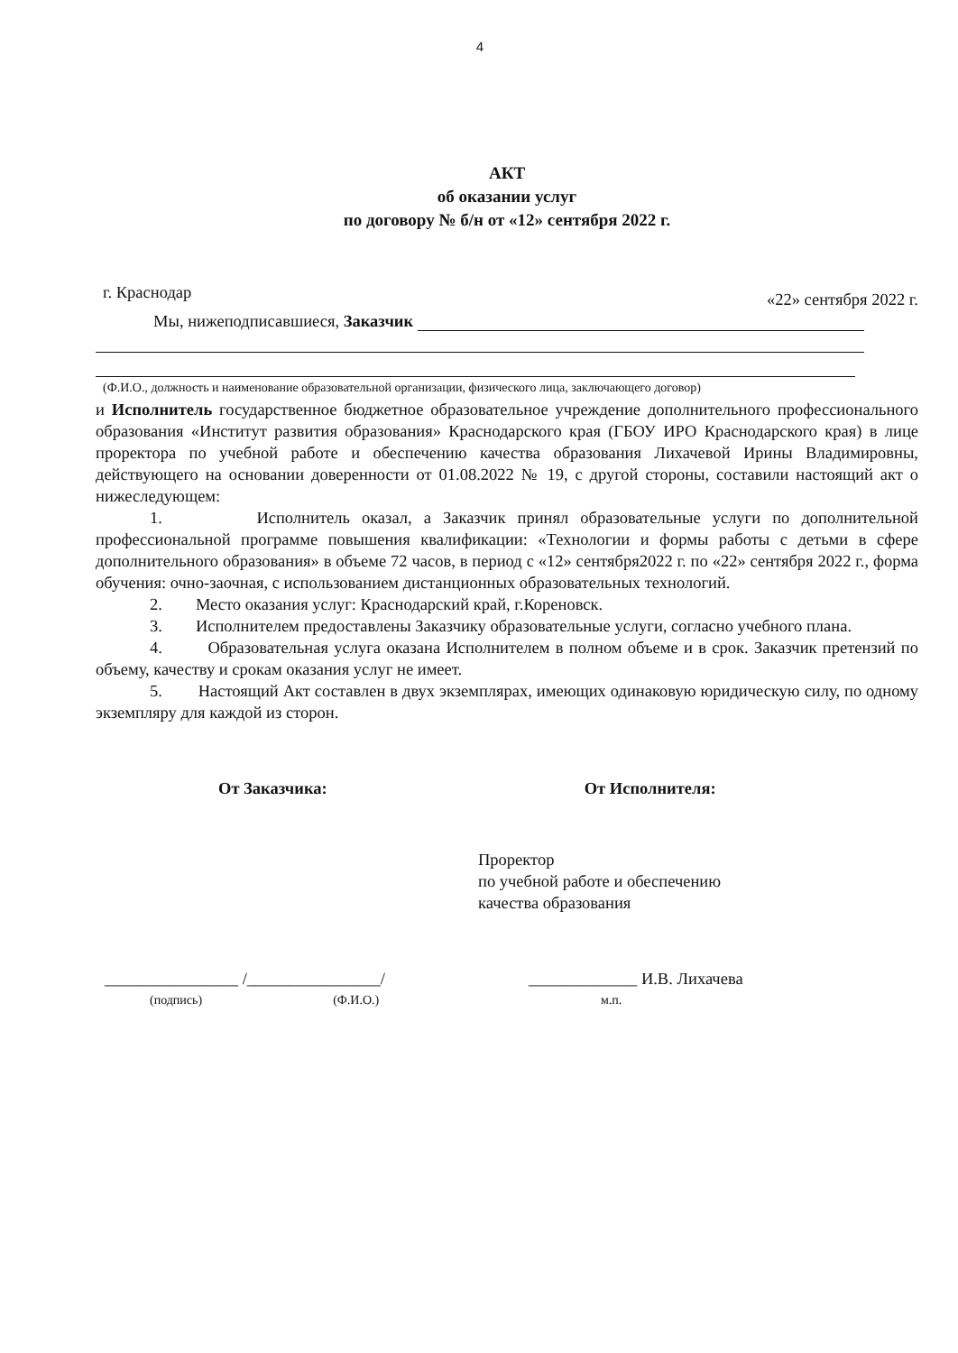4
АКТ
об оказании услуг
по договору № б/н от «12» сентября 2022 г.
г. Краснодар «22» сентября 2022 г.
Мы, нижеподписавшиеся, Заказчик
(Ф.И.О., должность и наименование образовательной организации, физического лица, заключающего договор)
и Исполнитель государственное бюджетное образовательное учреждение дополнительного профессионального образования «Институт развития образования» Краснодарского края (ГБОУ ИРО Краснодарского края) в лице проректора по учебной работе и обеспечению качества образования Лихачевой Ирины Владимировны, действующего на основании доверенности от 01.08.2022 № 19, с другой стороны, составили настоящий акт о нижеследующем:
1. Исполнитель оказал, а Заказчик принял образовательные услуги по дополнительной профессиональной программе повышения квалификации: «Технологии и формы работы с детьми в сфере дополнительного образования» в объеме 72 часов, в период с «12» сентября2022 г. по «22» сентября 2022 г., форма обучения: очно-заочная, с использованием дистанционных образовательных технологий.
2. Место оказания услуг: Краснодарский край, г.Кореновск.
3. Исполнителем предоставлены Заказчику образовательные услуги, согласно учебного плана.
4. Образовательная услуга оказана Исполнителем в полном объеме и в срок. Заказчик претензий по объему, качеству и срокам оказания услуг не имеет.
5. Настоящий Акт составлен в двух экземплярах, имеющих одинаковую юридическую силу, по одному экземпляру для каждой из сторон.
От Заказчика: От Исполнителя:
Проректор
по учебной работе и обеспечению
качества образования
________________ /________________/
(подпись) (Ф.И.О.)
_____________ И.В. Лихачева
м.п.